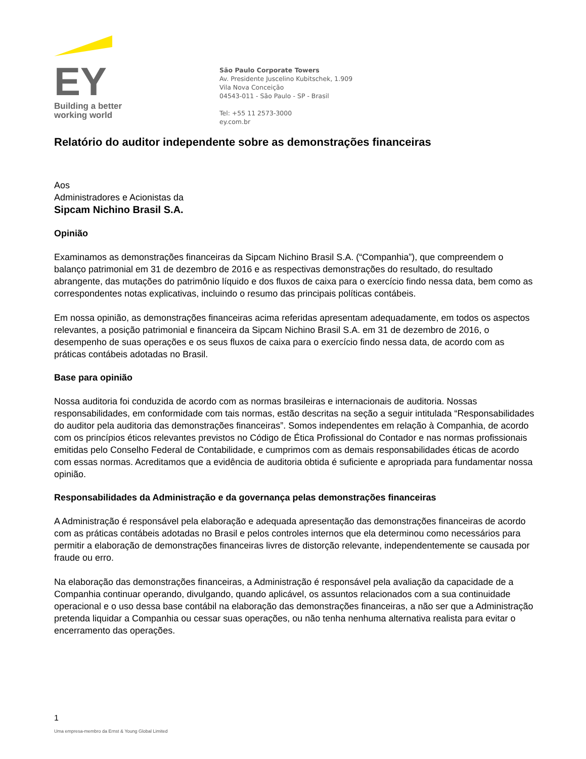EY
Building a better
working world
São Paulo Corporate Towers
Av. Presidente Juscelino Kubitschek, 1.909
Vila Nova Conceição
04543-011 - São Paulo - SP - Brasil
Tel: +55 11 2573-3000
ey.com.br
Relatório do auditor independente sobre as demonstrações financeiras
Aos
Administradores e Acionistas da
Sipcam Nichino Brasil S.A.
Opinião
Examinamos as demonstrações financeiras da Sipcam Nichino Brasil S.A. (“Companhia”), que compreendem o balanço patrimonial em 31 de dezembro de 2016 e as respectivas demonstrações do resultado, do resultado abrangente, das mutações do patrimônio líquido e dos fluxos de caixa para o exercício findo nessa data, bem como as correspondentes notas explicativas, incluindo o resumo das principais políticas contábeis.
Em nossa opinião, as demonstrações financeiras acima referidas apresentam adequadamente, em todos os aspectos relevantes, a posição patrimonial e financeira da Sipcam Nichino Brasil S.A. em 31 de dezembro de 2016, o desempenho de suas operações e os seus fluxos de caixa para o exercício findo nessa data, de acordo com as práticas contábeis adotadas no Brasil.
Base para opinião
Nossa auditoria foi conduzida de acordo com as normas brasileiras e internacionais de auditoria. Nossas responsabilidades, em conformidade com tais normas, estão descritas na seção a seguir intitulada “Responsabilidades do auditor pela auditoria das demonstrações financeiras”. Somos independentes em relação à Companhia, de acordo com os princípios éticos relevantes previstos no Código de Ética Profissional do Contador e nas normas profissionais emitidas pelo Conselho Federal de Contabilidade, e cumprimos com as demais responsabilidades éticas de acordo com essas normas. Acreditamos que a evidência de auditoria obtida é suficiente e apropriada para fundamentar nossa opinião.
Responsabilidades da Administração e da governança pelas demonstrações financeiras
A Administração é responsável pela elaboração e adequada apresentação das demonstrações financeiras de acordo com as práticas contábeis adotadas no Brasil e pelos controles internos que ela determinou como necessários para permitir a elaboração de demonstrações financeiras livres de distorção relevante, independentemente se causada por fraude ou erro.
Na elaboração das demonstrações financeiras, a Administração é responsável pela avaliação da capacidade de a Companhia continuar operando, divulgando, quando aplicável, os assuntos relacionados com a sua continuidade operacional e o uso dessa base contábil na elaboração das demonstrações financeiras, a não ser que a Administração pretenda liquidar a Companhia ou cessar suas operações, ou não tenha nenhuma alternativa realista para evitar o encerramento das operações.
1
Uma empresa-membro da Ernst & Young Global Limited